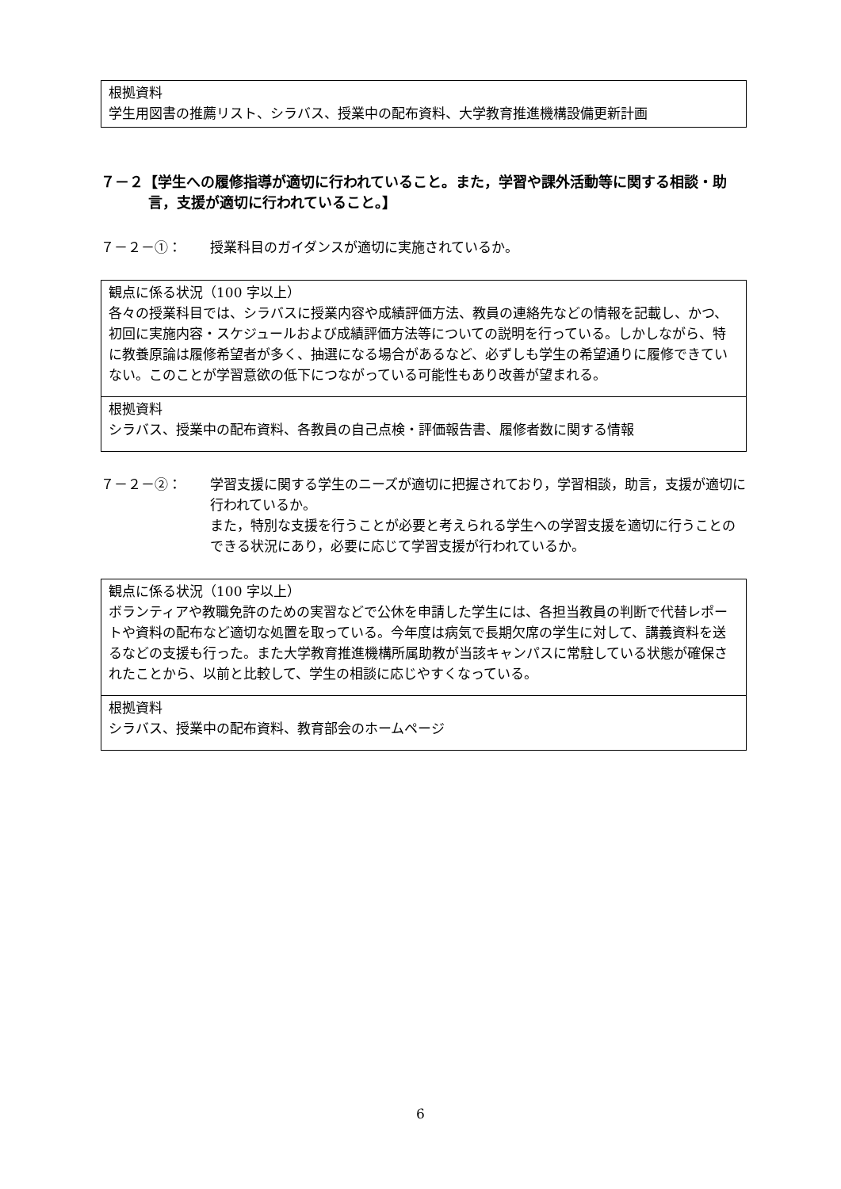| 根拠資料 学生用図書の推薦リスト、シラバス、授業中の配布資料、大学教育推進機構設備更新計画 |
７－２【学生への履修指導が適切に行われていること。また，学習や課外活動等に関する相談・助言，支援が適切に行われていること。】
７－２－①： 授業科目のガイダンスが適切に実施されているか。
| 観点に係る状況（100 字以上） 各々の授業科目では、シラバスに授業内容や成績評価方法、教員の連絡先などの情報を記載し、かつ、初回に実施内容・スケジュールおよび成績評価方法等についての説明を行っている。しかしながら、特に教養原論は履修希望者が多く、抽選になる場合があるなど、必ずしも学生の希望通りに履修できていない。このことが学習意欲の低下につながっている可能性もあり改善が望まれる。 |
| 根拠資料 シラバス、授業中の配布資料、各教員の自己点検・評価報告書、履修者数に関する情報 |
７－２－②： 学習支援に関する学生のニーズが適切に把握されており，学習相談，助言，支援が適切に行われているか。
また，特別な支援を行うことが必要と考えられる学生への学習支援を適切に行うことのできる状況にあり，必要に応じて学習支援が行われているか。
| 観点に係る状況（100 字以上） ボランティアや教職免許のための実習などで公休を申請した学生には、各担当教員の判断で代替レポートや資料の配布など適切な処置を取っている。今年度は病気で長期欠席の学生に対して、講義資料を送るなどの支援も行った。また大学教育推進機構所属助教が当該キャンパスに常駐している状態が確保されたことから、以前と比較して、学生の相談に応じやすくなっている。 |
| 根拠資料 シラバス、授業中の配布資料、教育部会のホームページ |
6